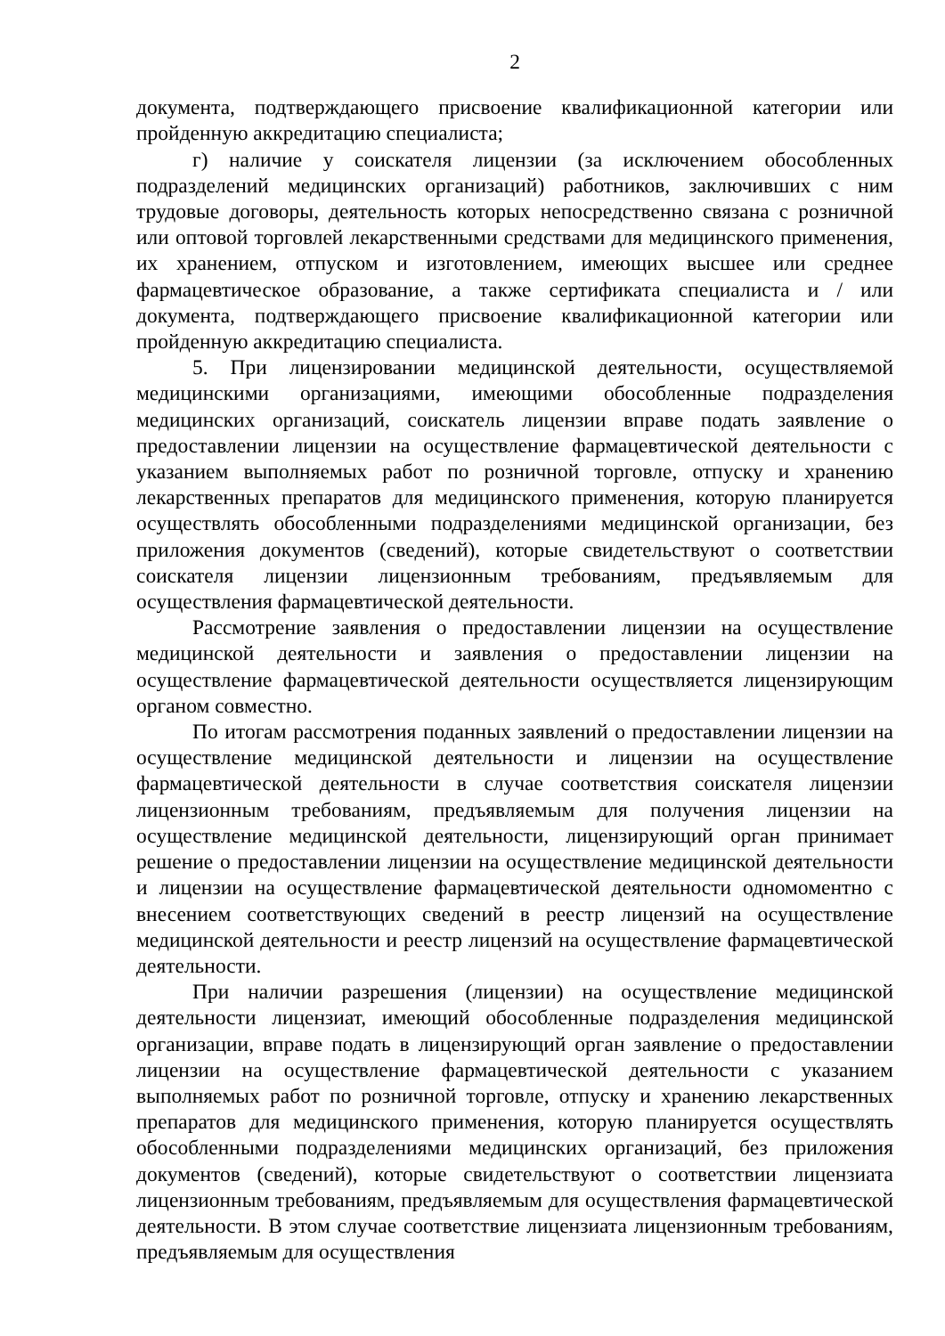2
документа, подтверждающего присвоение квалификационной категории или пройденную аккредитацию специалиста;
г) наличие у соискателя лицензии (за исключением обособленных подразделений медицинских организаций) работников, заключивших с ним трудовые договоры, деятельность которых непосредственно связана с розничной или оптовой торговлей лекарственными средствами для медицинского применения, их хранением, отпуском и изготовлением, имеющих высшее или среднее фармацевтическое образование, а также сертификата специалиста и / или документа, подтверждающего присвоение квалификационной категории или пройденную аккредитацию специалиста.
5. При лицензировании медицинской деятельности, осуществляемой медицинскими организациями, имеющими обособленные подразделения медицинских организаций, соискатель лицензии вправе подать заявление о предоставлении лицензии на осуществление фармацевтической деятельности с указанием выполняемых работ по розничной торговле, отпуску и хранению лекарственных препаратов для медицинского применения, которую планируется осуществлять обособленными подразделениями медицинской организации, без приложения документов (сведений), которые свидетельствуют о соответствии соискателя лицензии лицензионным требованиям, предъявляемым для осуществления фармацевтической деятельности.
Рассмотрение заявления о предоставлении лицензии на осуществление медицинской деятельности и заявления о предоставлении лицензии на осуществление фармацевтической деятельности осуществляется лицензирующим органом совместно.
По итогам рассмотрения поданных заявлений о предоставлении лицензии на осуществление медицинской деятельности и лицензии на осуществление фармацевтической деятельности в случае соответствия соискателя лицензии лицензионным требованиям, предъявляемым для получения лицензии на осуществление медицинской деятельности, лицензирующий орган принимает решение о предоставлении лицензии на осуществление медицинской деятельности и лицензии на осуществление фармацевтической деятельности одномоментно с внесением соответствующих сведений в реестр лицензий на осуществление медицинской деятельности и реестр лицензий на осуществление фармацевтической деятельности.
При наличии разрешения (лицензии) на осуществление медицинской деятельности лицензиат, имеющий обособленные подразделения медицинской организации, вправе подать в лицензирующий орган заявление о предоставлении лицензии на осуществление фармацевтической деятельности с указанием выполняемых работ по розничной торговле, отпуску и хранению лекарственных препаратов для медицинского применения, которую планируется осуществлять обособленными подразделениями медицинских организаций, без приложения документов (сведений), которые свидетельствуют о соответствии лицензиата лицензионным требованиям, предъявляемым для осуществления фармацевтической деятельности. В этом случае соответствие лицензиата лицензионным требованиям, предъявляемым для осуществления